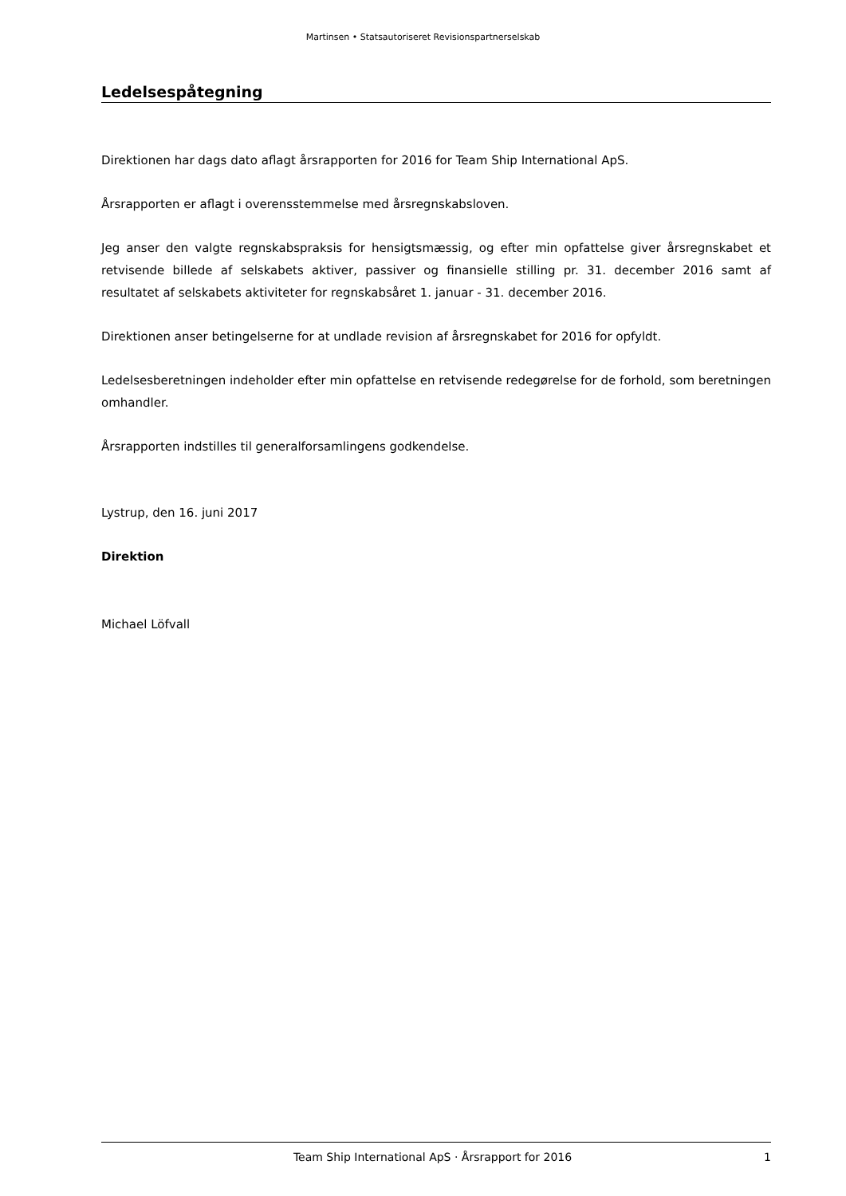Martinsen • Statsautoriseret Revisionspartnerselskab
Ledelsespåtegning
Direktionen har dags dato aflagt årsrapporten for 2016 for Team Ship International ApS.
Årsrapporten er aflagt i overensstemmelse med årsregnskabsloven.
Jeg anser den valgte regnskabspraksis for hensigtsmæssig, og efter min opfattelse giver årsregnska­bet et retvisende billede af selskabets aktiver, passiver og finansielle stilling pr. 31. december 2016 samt af resultatet af selskabets aktiviteter for regnskabsåret 1. januar - 31. december 2016.
Direktionen anser betingelserne for at undlade revision af årsregnskabet for 2016 for opfyldt.
Ledelsesberetningen indeholder efter min opfattelse en retvisende redegørelse for de forhold, som be­retningen omhandler.
Årsrapporten indstilles til generalforsamlingens godkendelse.
Lystrup, den 16. juni 2017
Direktion
Michael Löfvall
Team Ship International ApS · Årsrapport for 2016 1